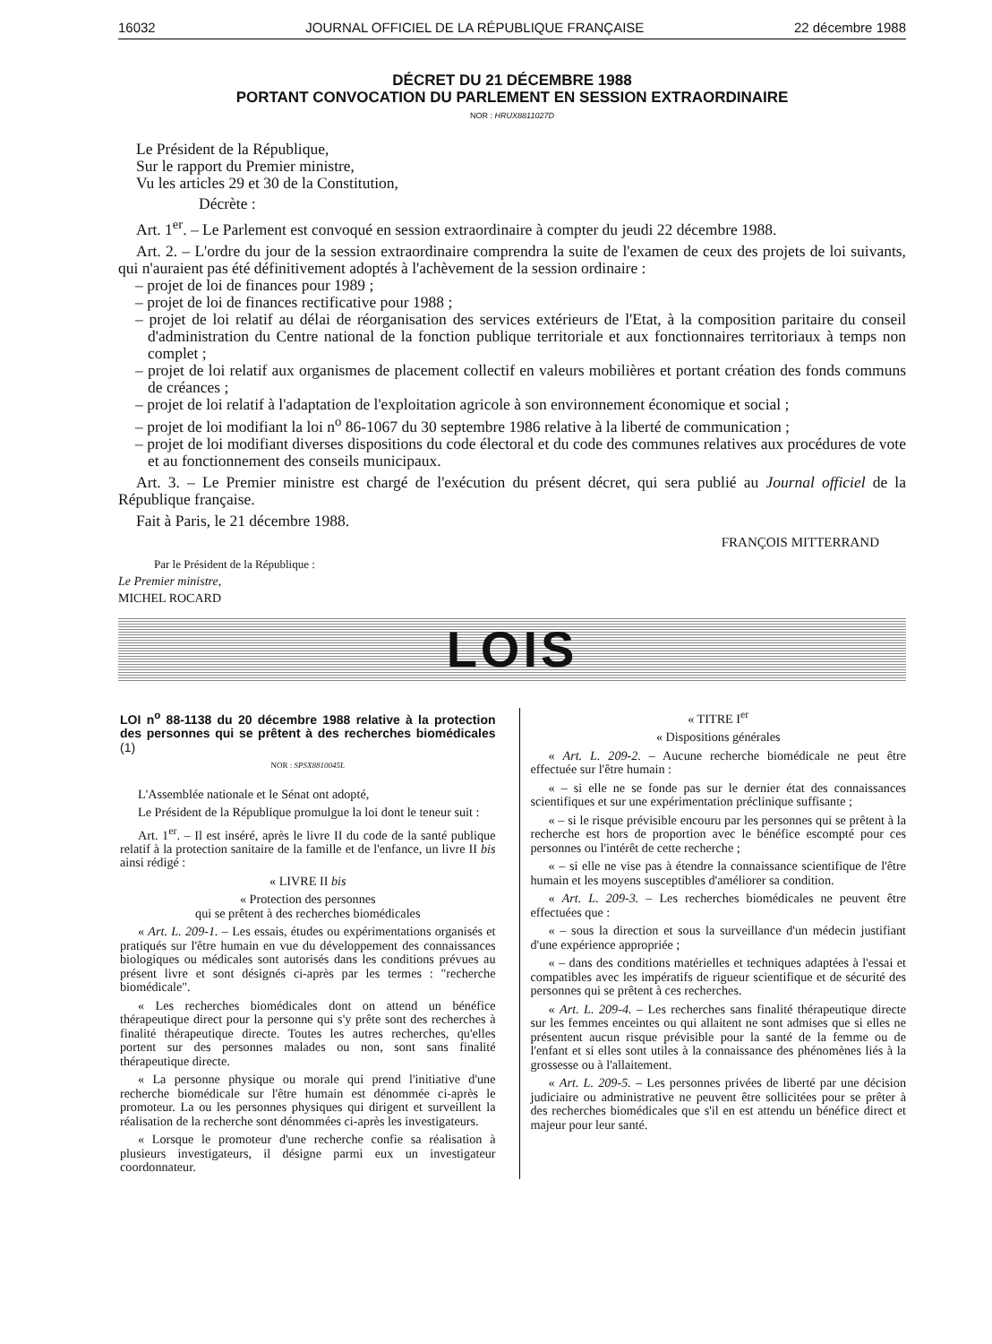16032 JOURNAL OFFICIEL DE LA RÉPUBLIQUE FRANÇAISE 22 décembre 1988
DÉCRET DU 21 DÉCEMBRE 1988
PORTANT CONVOCATION DU PARLEMENT EN SESSION EXTRAORDINAIRE
NOR : HRUX8811027D
Le Président de la République,
Sur le rapport du Premier ministre,
Vu les articles 29 et 30 de la Constitution,
Décrète :
Art. 1<sup>er</sup>. – Le Parlement est convoqué en session extraordinaire à compter du jeudi 22 décembre 1988.
Art. 2. – L'ordre du jour de la session extraordinaire comprendra la suite de l'examen de ceux des projets de loi suivants, qui n'auraient pas été définitivement adoptés à l'achèvement de la session ordinaire :
– projet de loi de finances pour 1989 ;
– projet de loi de finances rectificative pour 1988 ;
– projet de loi relatif au délai de réorganisation des services extérieurs de l'Etat, à la composition paritaire du conseil d'administration du Centre national de la fonction publique territoriale et aux fonctionnaires territoriaux à temps non complet ;
– projet de loi relatif aux organismes de placement collectif en valeurs mobilières et portant création des fonds communs de créances ;
– projet de loi relatif à l'adaptation de l'exploitation agricole à son environnement économique et social ;
– projet de loi modifiant la loi n<sup>o</sup> 86-1067 du 30 septembre 1986 relative à la liberté de communication ;
– projet de loi modifiant diverses dispositions du code électoral et du code des communes relatives aux procédures de vote et au fonctionnement des conseils municipaux.
Art. 3. – Le Premier ministre est chargé de l'exécution du présent décret, qui sera publié au Journal officiel de la République française.
Fait à Paris, le 21 décembre 1988.
FRANÇOIS MITTERRAND
Par le Président de la République :
Le Premier ministre,
MICHEL ROCARD
LOIS
LOI n<sup>o</sup> 88-1138 du 20 décembre 1988 relative à la protection des personnes qui se prêtent à des recherches biomédicales (1)
NOR : SPSX8810045L
L'Assemblée nationale et le Sénat ont adopté,
Le Président de la République promulgue la loi dont le teneur suit :
Art. 1<sup>er</sup>. – Il est inséré, après le livre II du code de la santé publique relatif à la protection sanitaire de la famille et de l'enfance, un livre II bis ainsi rédigé :
« LIVRE II bis
« Protection des personnes
qui se prêtent à des recherches biomédicales
« Art. L. 209-1. – Les essais, études ou expérimentations organisés et pratiqués sur l'être humain en vue du développement des connaissances biologiques ou médicales sont autorisés dans les conditions prévues au présent livre et sont désignés ci-après par les termes : "recherche biomédicale".
« Les recherches biomédicales dont on attend un bénéfice thérapeutique direct pour la personne qui s'y prête sont des recherches à finalité thérapeutique directe. Toutes les autres recherches, qu'elles portent sur des personnes malades ou non, sont sans finalité thérapeutique directe.
« La personne physique ou morale qui prend l'initiative d'une recherche biomédicale sur l'être humain est dénommée ci-après le promoteur. La ou les personnes physiques qui dirigent et surveillent la réalisation de la recherche sont dénommées ci-après les investigateurs.
« Lorsque le promoteur d'une recherche confie sa réalisation à plusieurs investigateurs, il désigne parmi eux un investigateur coordonnateur.
« TITRE I<sup>er</sup>
« Dispositions générales
« Art. L. 209-2. – Aucune recherche biomédicale ne peut être effectuée sur l'être humain :
« – si elle ne se fonde pas sur le dernier état des connaissances scientifiques et sur une expérimentation préclinique suffisante ;
« – si le risque prévisible encouru par les personnes qui se prêtent à la recherche est hors de proportion avec le bénéfice escompté pour ces personnes ou l'intérêt de cette recherche ;
« – si elle ne vise pas à étendre la connaissance scientifique de l'être humain et les moyens susceptibles d'améliorer sa condition.
« Art. L. 209-3. – Les recherches biomédicales ne peuvent être effectuées que :
« – sous la direction et sous la surveillance d'un médecin justifiant d'une expérience appropriée ;
« – dans des conditions matérielles et techniques adaptées à l'essai et compatibles avec les impératifs de rigueur scientifique et de sécurité des personnes qui se prêtent à ces recherches.
« Art. L. 209-4. – Les recherches sans finalité thérapeutique directe sur les femmes enceintes ou qui allaitent ne sont admises que si elles ne présentent aucun risque prévisible pour la santé de la femme ou de l'enfant et si elles sont utiles à la connaissance des phénomènes liés à la grossesse ou à l'allaitement.
« Art. L. 209-5. – Les personnes privées de liberté par une décision judiciaire ou administrative ne peuvent être sollicitées pour se prêter à des recherches biomédicales que s'il en est attendu un bénéfice direct et majeur pour leur santé.